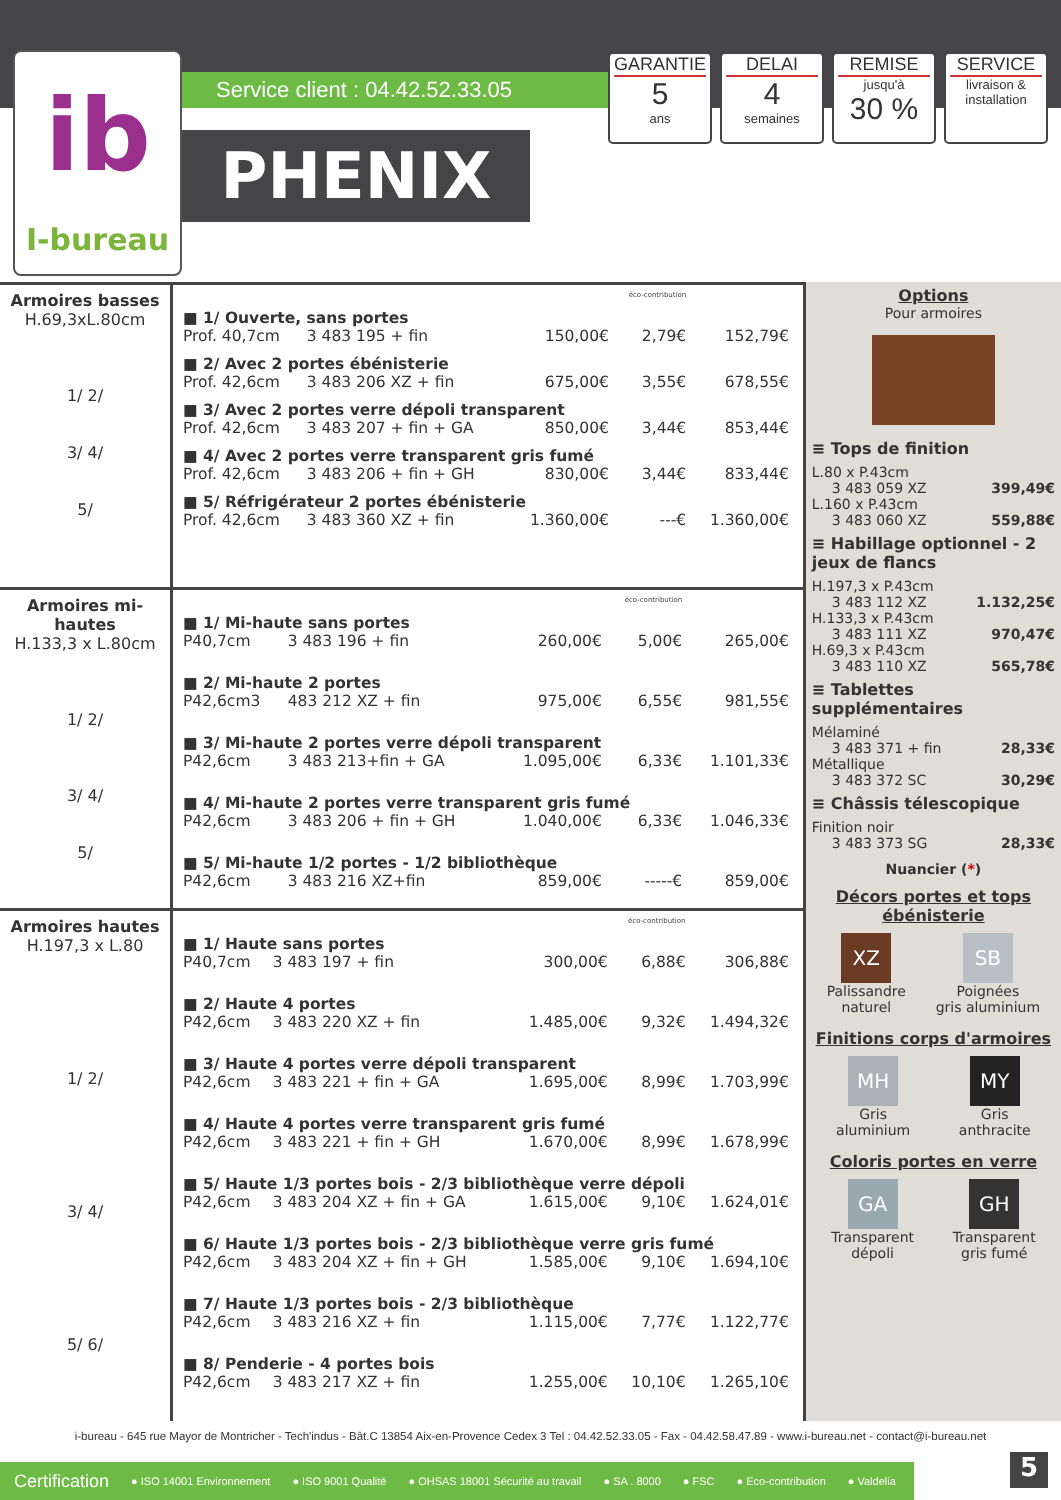ib
I-bureau
Service client : 04.42.52.33.05
PHENIX
GARANTIE
5
ans
DELAI
4
semaines
REMISE
jusqu'à
30 %
SERVICE
livraison & installation
Armoires basses
H.69,3xL.80cm
1/ 2/
3/ 4/
5/
| | | | éco-contribution | |
| ■ 1/ Ouverte, sans portes | | | | |
| Prof. 40,7cm | 3 483 195 + fin | 150,00€ | 2,79€ | 152,79€ |
| ■ 2/ Avec 2 portes ébénisterie | | | | |
| Prof. 42,6cm | 3 483 206 XZ + fin | 675,00€ | 3,55€ | 678,55€ |
| ■ 3/ Avec 2 portes verre dépoli transparent | | | | |
| Prof. 42,6cm | 3 483 207 + fin + GA | 850,00€ | 3,44€ | 853,44€ |
| ■ 4/ Avec 2 portes verre transparent gris fumé | | | | |
| Prof. 42,6cm | 3 483 206 + fin + GH | 830,00€ | 3,44€ | 833,44€ |
| ■ 5/ Réfrigérateur 2 portes ébénisterie | | | | |
| Prof. 42,6cm | 3 483 360 XZ + fin | 1.360,00€ | ---€ | 1.360,00€ |
Armoires mi-hautes
H.133,3 x L.80cm
1/ 2/
3/ 4/
5/
| | | | éco-contribution | |
| ■ 1/ Mi-haute sans portes | | | | |
| P40,7cm | 3 483 196 + fin | 260,00€ | 5,00€ | 265,00€ |
| ■ 2/ Mi-haute 2 portes | | | | |
| P42,6cm3 | 483 212 XZ + fin | 975,00€ | 6,55€ | 981,55€ |
| ■ 3/ Mi-haute 2 portes verre dépoli transparent | | | | |
| P42,6cm | 3 483 213+fin + GA | 1.095,00€ | 6,33€ | 1.101,33€ |
| ■ 4/ Mi-haute 2 portes verre transparent gris fumé | | | | |
| P42,6cm | 3 483 206 + fin + GH | 1.040,00€ | 6,33€ | 1.046,33€ |
| ■ 5/ Mi-haute 1/2 portes - 1/2 bibliothèque | | | | |
| P42,6cm | 3 483 216 XZ+fin | 859,00€ | -----€ | 859,00€ |
Armoires hautes
H.197,3 x L.80
1/ 2/
3/ 4/
5/ 6/
| | | | éco-contribution | |
| ■ 1/ Haute sans portes | | | | |
| P40,7cm | 3 483 197 + fin | 300,00€ | 6,88€ | 306,88€ |
| ■ 2/ Haute 4 portes | | | | |
| P42,6cm | 3 483 220 XZ + fin | 1.485,00€ | 9,32€ | 1.494,32€ |
| ■ 3/ Haute 4 portes verre dépoli transparent | | | | |
| P42,6cm | 3 483 221 + fin + GA | 1.695,00€ | 8,99€ | 1.703,99€ |
| ■ 4/ Haute 4 portes verre transparent gris fumé | | | | |
| P42,6cm | 3 483 221 + fin + GH | 1.670,00€ | 8,99€ | 1.678,99€ |
| ■ 5/ Haute 1/3 portes bois - 2/3 bibliothèque verre dépoli | | | | |
| P42,6cm | 3 483 204 XZ + fin + GA | 1.615,00€ | 9,10€ | 1.624,01€ |
| ■ 6/ Haute 1/3 portes bois - 2/3 bibliothèque verre gris fumé | | | | |
| P42,6cm | 3 483 204 XZ + fin + GH | 1.585,00€ | 9,10€ | 1.694,10€ |
| ■ 7/ Haute 1/3 portes bois - 2/3 bibliothèque | | | | |
| P42,6cm | 3 483 216 XZ + fin | 1.115,00€ | 7,77€ | 1.122,77€ |
| ■ 8/ Penderie - 4 portes bois | | | | |
| P42,6cm | 3 483 217 XZ + fin | 1.255,00€ | 10,10€ | 1.265,10€ |
Options
Pour armoires
≡ Tops de finition
L.80 x P.43cm
3 483 059 XZ 399,49€
L.160 x P.43cm
3 483 060 XZ 559,88€
≡ Habillage optionnel - 2 jeux de flancs
H.197,3 x P.43cm
3 483 112 XZ 1.132,25€
H.133,3 x P.43cm
3 483 111 XZ 970,47€
H.69,3 x P.43cm
3 483 110 XZ 565,78€
≡ Tablettes supplémentaires
Mélaminé
3 483 371 + fin 28,33€
Métallique
3 483 372 SC 30,29€
≡ Châssis télescopique
Finition noir
3 483 373 SG 28,33€
Nuancier (*)
Décors portes et tops ébénisterie
XZ
Palissandre
naturel
SB
Poignées
gris aluminium
Finitions corps d'armoires
MH
Gris
aluminium
MY
Gris
anthracite
Coloris portes en verre
GA
Transparent
dépoli
GH
Transparent
gris fumé
i-bureau - 645 rue Mayor de Montricher - Tech'indus - Bât.C 13854 Aix-en-Provence Cedex 3 Tel : 04.42.52.33.05 - Fax - 04.42.58.47.89 - www.i-bureau.net - contact@i-bureau.net
Certification ● ISO 14001 Environnement ● ISO 9001 Qualité ● OHSAS 18001 Sécurité au travail ● SA . 8000 ● FSC ● Eco-contribution ● Valdelia
5